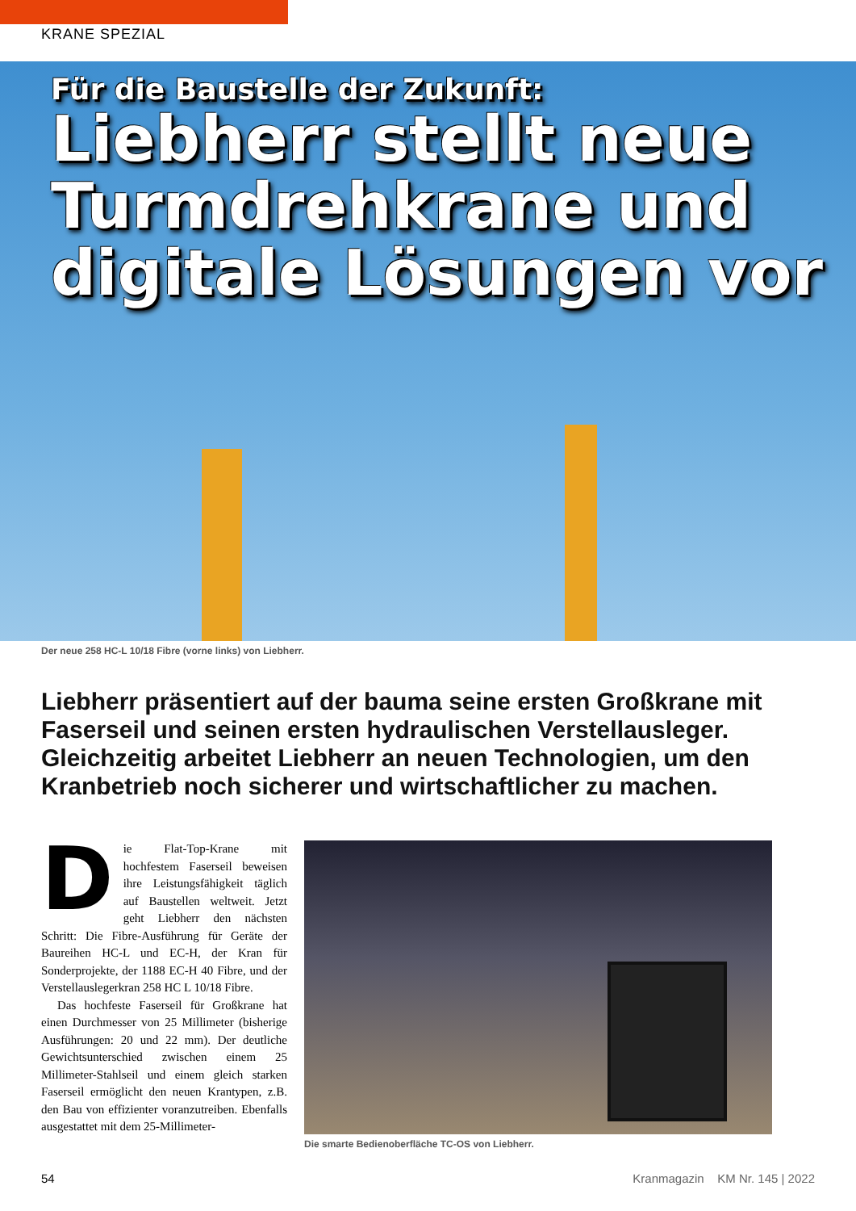KRANE SPEZIAL
Für die Baustelle der Zukunft:
Liebherr stellt neue Turmdrehkrane und digitale Lösungen vor
Der neue 258 HC-L 10/18 Fibre (vorne links) von Liebherr.
Liebherr präsentiert auf der bauma seine ersten Großkrane mit Faserseil und seinen ersten hydraulischen Verstellausleger. Gleichzeitig arbeitet Liebherr an neuen Technologien, um den Kranbetrieb noch sicherer und wirtschaftlicher zu machen.
Die Flat-Top-Krane mit hochfestem Faserseil beweisen ihre Leistungsfähigkeit täglich auf Baustellen weltweit. Jetzt geht Liebherr den nächsten Schritt: Die Fibre-Ausführung für Geräte der Baureihen HC-L und EC-H, der Kran für Sonderprojekte, der 1188 EC-H 40 Fibre, und der Verstellauslegerkran 258 HC L 10/18 Fibre.
Das hochfeste Faserseil für Großkrane hat einen Durchmesser von 25 Millimeter (bisherige Ausführungen: 20 und 22 mm). Der deutliche Gewichtsunterschied zwischen einem 25 Millimeter-Stahlseil und einem gleich starken Faserseil ermöglicht den neuen Krantypen, z.B. den Bau von effizienter voranzutreiben. Ebenfalls ausgestattet mit dem 25-Millimeter-
Die smarte Bedienoberfläche TC-OS von Liebherr.
54 Kranmagazin KM Nr. 145 | 2022